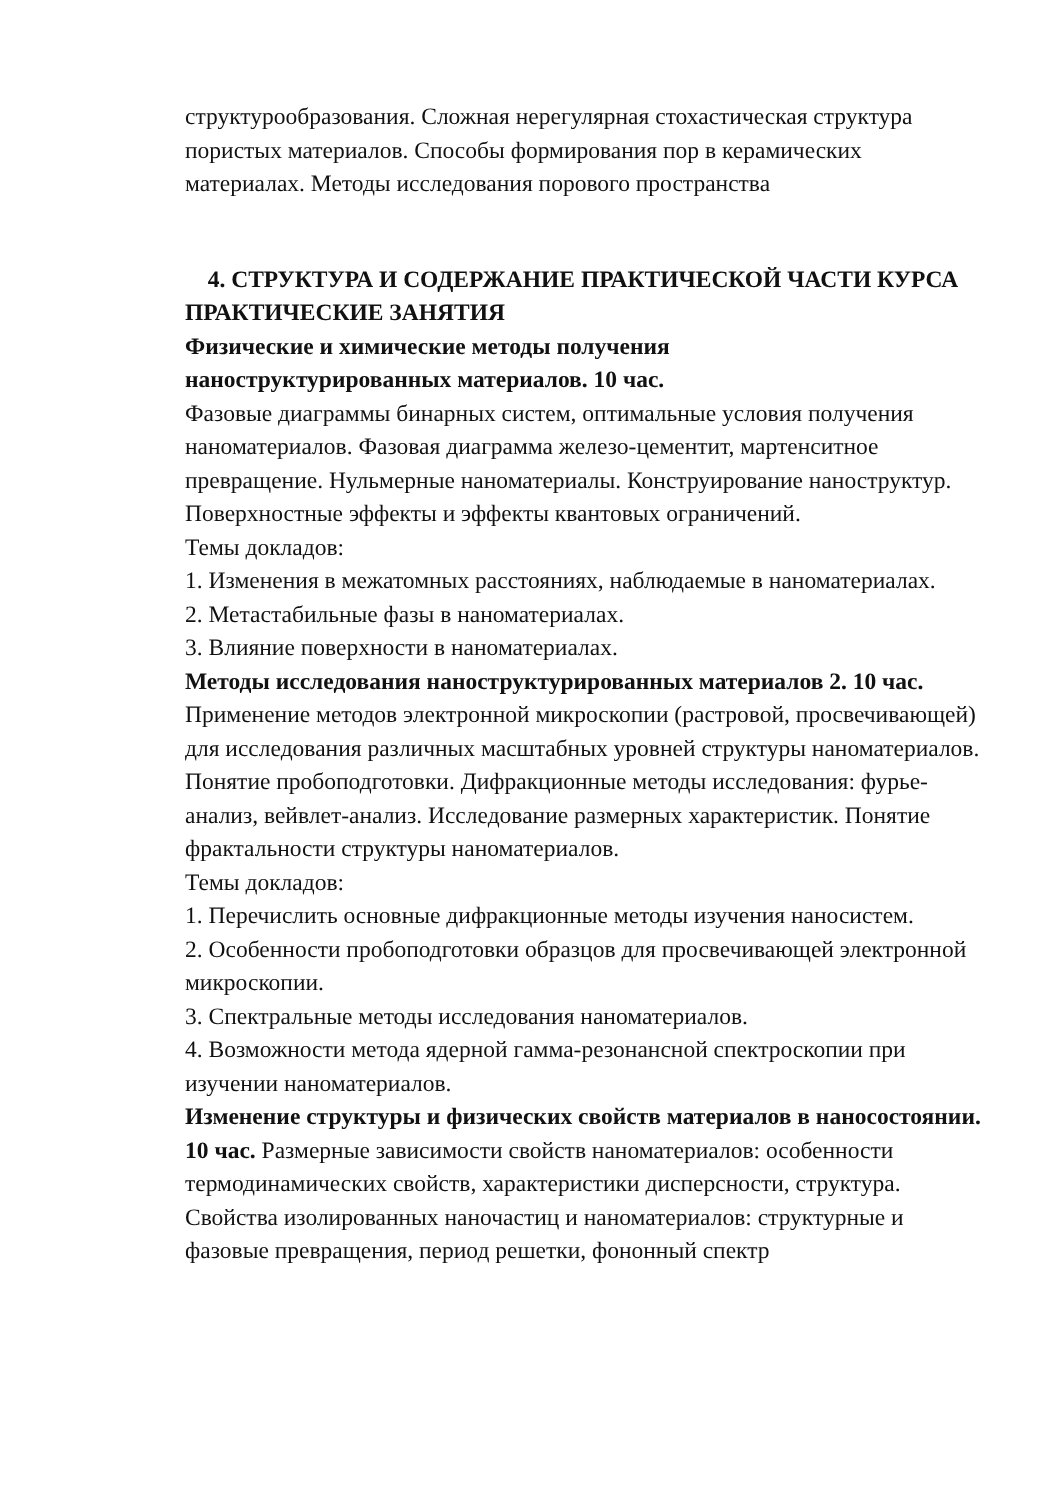структурообразования. Сложная нерегулярная стохастическая структура пористых материалов. Способы формирования пор в керамических материалах. Методы исследования порового пространства
4. СТРУКТУРА И СОДЕРЖАНИЕ ПРАКТИЧЕСКОЙ ЧАСТИ КУРСА
ПРАКТИЧЕСКИЕ ЗАНЯТИЯ
Физические и химические методы получения
наноструктурированных материалов. 10 час.
Фазовые диаграммы бинарных систем, оптимальные условия получения наноматериалов. Фазовая диаграмма железо-цементит, мартенситное превращение. Нульмерные наноматериалы. Конструирование наноструктур. Поверхностные эффекты и эффекты квантовых ограничений.
Темы докладов:
1. Изменения в межатомных расстояниях, наблюдаемые в наноматериалах.
2. Метастабильные фазы в наноматериалах.
3. Влияние поверхности в наноматериалах.
Методы исследования наноструктурированных материалов 2. 10 час.
Применение методов электронной микроскопии (растровой, просвечивающей) для исследования различных масштабных уровней структуры наноматериалов. Понятие пробоподготовки. Дифракционные методы исследования: фурье-анализ, вейвлет-анализ. Исследование размерных характеристик. Понятие фрактальности структуры наноматериалов.
Темы докладов:
1. Перечислить основные дифракционные методы изучения наносистем.
2. Особенности пробоподготовки образцов для просвечивающей электронной микроскопии.
3. Спектральные методы исследования наноматериалов.
4. Возможности метода ядерной гамма-резонансной спектроскопии при изучении наноматериалов.
Изменение структуры и физических свойств материалов в наносостоянии. 10 час. Размерные зависимости свойств наноматериалов: особенности термодинамических свойств, характеристики дисперсности, структура. Свойства изолированных наночастиц и наноматериалов: структурные и фазовые превращения, период решетки, фононный спектр